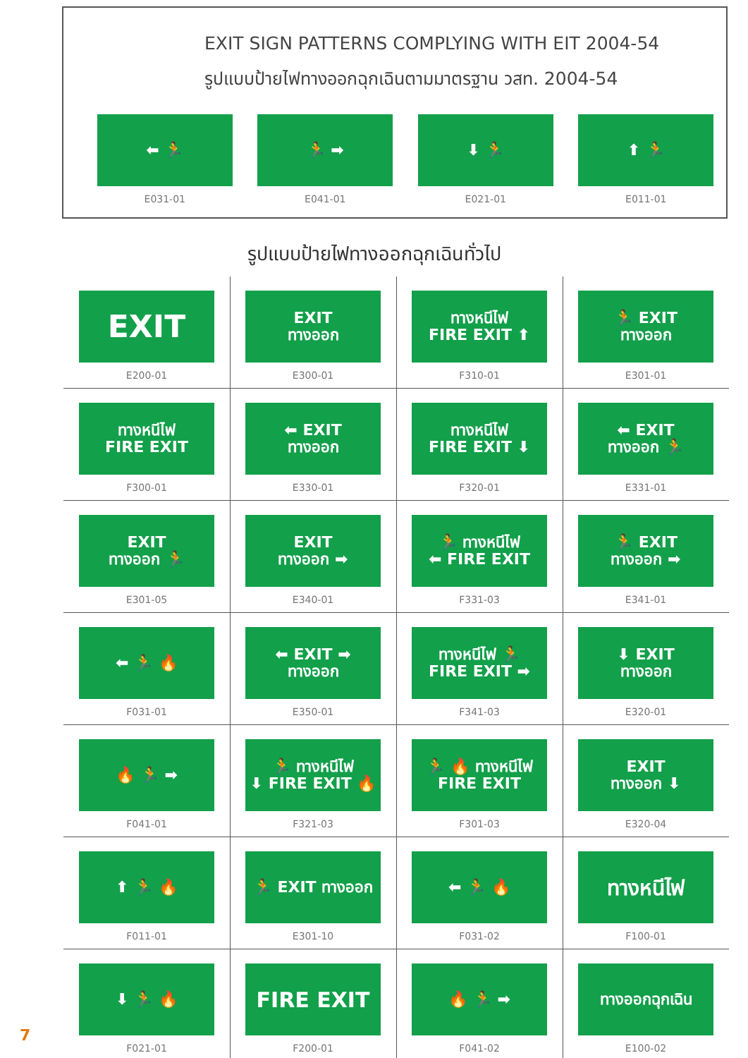EXIT SIGN PATTERNS COMPLYING WITH EIT 2004-54
รูปแบบป้ายไฟทางออกฉุกเฉินตามมาตรฐาน วสท. 2004-54
⬅ 🏃
E031-01
🏃 ➡
E041-01
⬇ 🏃
E021-01
⬆ 🏃
E011-01
รูปแบบป้ายไฟทางออกฉุกเฉินทั่วไป
EXIT
E200-01
EXIT
ทางออก
E300-01
ทางหนีไฟ
FIRE EXIT ⬆
F310-01
🏃 EXIT
ทางออก
E301-01
ทางหนีไฟ
FIRE EXIT
F300-01
⬅ EXIT
ทางออก
E330-01
ทางหนีไฟ
FIRE EXIT ⬇
F320-01
⬅ EXIT
ทางออก 🏃
E331-01
EXIT
ทางออก 🏃
E301-05
EXIT
ทางออก ➡
E340-01
🏃 ทางหนีไฟ
⬅ FIRE EXIT
F331-03
🏃 EXIT
ทางออก ➡
E341-01
⬅ 🏃 🔥
F031-01
⬅ EXIT ➡
ทางออก
E350-01
ทางหนีไฟ 🏃
FIRE EXIT ➡
F341-03
⬇ EXIT
ทางออก
E320-01
🔥 🏃 ➡
F041-01
🏃 ทางหนีไฟ
⬇ FIRE EXIT 🔥
F321-03
🏃 🔥 ทางหนีไฟ
FIRE EXIT
F301-03
EXIT
ทางออก ⬇
E320-04
⬆ 🏃 🔥
F011-01
🏃 EXIT ทางออก
E301-10
⬅ 🏃 🔥
F031-02
ทางหนีไฟ
F100-01
⬇ 🏃 🔥
F021-01
FIRE EXIT
F200-01
🔥 🏃 ➡
F041-02
ทางออกฉุกเฉิน
E100-02
7